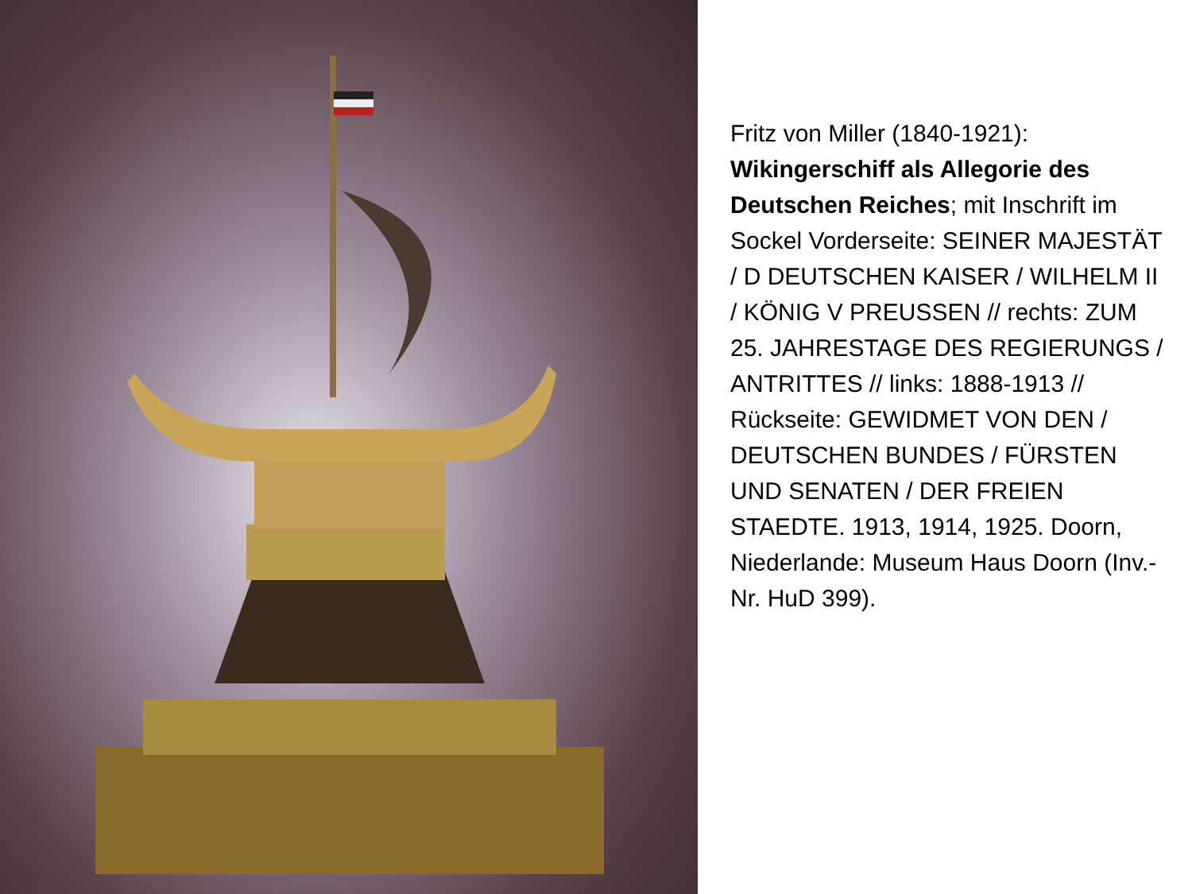Fritz von Miller (1840-1921): Wikingerschiff als Allegorie des Deutschen Reiches; mit Inschrift im Sockel Vorderseite: SEINER MAJESTÄT / D DEUTSCHEN KAISER / WILHELM II / KÖNIG V PREUSSEN // rechts: ZUM 25. JAHRESTAGE DES REGIERUNGS / ANTRITTES // links: 1888-1913 // Rückseite: GEWIDMET VON DEN / DEUTSCHEN BUNDES / FÜRSTEN UND SENATEN / DER FREIEN STAEDTE. 1913, 1914, 1925. Doorn, Niederlande: Museum Haus Doorn (Inv.-Nr. HuD 399).